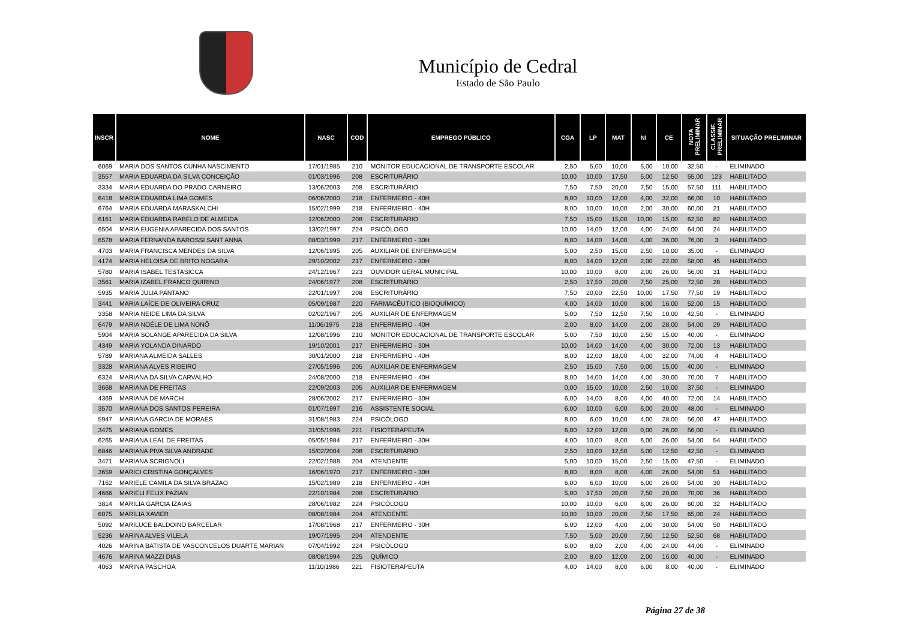Município de Cedral
Estado de São Paulo
| INSCR | NOME | NASC | COD | EMPREGO PÚBLICO | CGA | LP | MAT | NI | CE | NOTA PRELIMINAR | CLASSIF. PRELIMINAR | SITUAÇÃO PRELIMINAR |
| --- | --- | --- | --- | --- | --- | --- | --- | --- | --- | --- | --- | --- |
| 6069 | MARIA DOS SANTOS CUNHA NASCIMENTO | 17/01/1985 | 210 | MONITOR EDUCACIONAL DE TRANSPORTE ESCOLAR | 2,50 | 5,00 | 10,00 | 5,00 | 10,00 | 32,50 | - | ELIMINADO |
| 3557 | MARIA EDUARDA DA SILVA CONCEIÇÃO | 01/03/1996 | 208 | ESCRITURÁRIO | 10,00 | 10,00 | 17,50 | 5,00 | 12,50 | 55,00 | 123 | HABILITADO |
| 3334 | MARIA EDUARDA DO PRADO CARNEIRO | 13/06/2003 | 208 | ESCRITURÁRIO | 7,50 | 7,50 | 20,00 | 7,50 | 15,00 | 57,50 | 111 | HABILITADO |
| 6418 | MARIA EDUARDA LIMA GOMES | 06/06/2000 | 218 | ENFERMEIRO - 40H | 8,00 | 10,00 | 12,00 | 4,00 | 32,00 | 66,00 | 10 | HABILITADO |
| 6764 | MARIA EDUARDA MARASKALCHI | 15/02/1999 | 218 | ENFERMEIRO - 40H | 8,00 | 10,00 | 10,00 | 2,00 | 30,00 | 60,00 | 21 | HABILITADO |
| 6161 | MARIA EDUARDA RABELO DE ALMEIDA | 12/06/2000 | 208 | ESCRITURÁRIO | 7,50 | 15,00 | 15,00 | 10,00 | 15,00 | 62,50 | 82 | HABILITADO |
| 6504 | MARIA EUGENIA APARECIDA DOS SANTOS | 13/02/1997 | 224 | PSICÓLOGO | 10,00 | 14,00 | 12,00 | 4,00 | 24,00 | 64,00 | 24 | HABILITADO |
| 6578 | MARIA FERNANDA BAROSSI SANT ANNA | 08/03/1999 | 217 | ENFERMEIRO - 30H | 8,00 | 14,00 | 14,00 | 4,00 | 36,00 | 76,00 | 3 | HABILITADO |
| 4703 | MARIA FRANCISCA MENDES DA SILVA | 12/06/1995 | 205 | AUXILIAR DE ENFERMAGEM | 5,00 | 2,50 | 15,00 | 2,50 | 10,00 | 35,00 | - | ELIMINADO |
| 4174 | MARIA HELOISA DE BRITO NOGARA | 29/10/2002 | 217 | ENFERMEIRO - 30H | 8,00 | 14,00 | 12,00 | 2,00 | 22,00 | 58,00 | 45 | HABILITADO |
| 5780 | MARIA ISABEL TESTASICCA | 24/12/1967 | 223 | OUVIDOR GERAL MUNICIPAL | 10,00 | 10,00 | 8,00 | 2,00 | 26,00 | 56,00 | 31 | HABILITADO |
| 3561 | MARIA IZABEL FRANCO QUIRINO | 24/06/1977 | 208 | ESCRITURÁRIO | 2,50 | 17,50 | 20,00 | 7,50 | 25,00 | 72,50 | 28 | HABILITADO |
| 5935 | MARIA JULIA PANTANO | 22/01/1997 | 208 | ESCRITURÁRIO | 7,50 | 20,00 | 22,50 | 10,00 | 17,50 | 77,50 | 19 | HABILITADO |
| 3441 | MARIA LAÍCE DE OLIVEIRA CRUZ | 05/09/1987 | 220 | FARMACÊUTICO (BIOQUÍMICO) | 4,00 | 14,00 | 10,00 | 8,00 | 16,00 | 52,00 | 15 | HABILITADO |
| 3358 | MARIA NEIDE LIMA DA SILVA | 02/02/1967 | 205 | AUXILIAR DE ENFERMAGEM | 5,00 | 7,50 | 12,50 | 7,50 | 10,00 | 42,50 | - | ELIMINADO |
| 6479 | MARIA NOÉLE DE LIMA NONÔ | 11/06/1975 | 218 | ENFERMEIRO - 40H | 2,00 | 8,00 | 14,00 | 2,00 | 28,00 | 54,00 | 29 | HABILITADO |
| 5904 | MARIA SOLANGE APARECIDA DA SILVA | 12/08/1996 | 210 | MONITOR EDUCACIONAL DE TRANSPORTE ESCOLAR | 5,00 | 7,50 | 10,00 | 2,50 | 15,00 | 40,00 | - | ELIMINADO |
| 4349 | MARIA YOLANDA DINARDO | 19/10/2001 | 217 | ENFERMEIRO - 30H | 10,00 | 14,00 | 14,00 | 4,00 | 30,00 | 72,00 | 13 | HABILITADO |
| 5789 | MARIANA ALMEIDA SALLES | 30/01/2000 | 218 | ENFERMEIRO - 40H | 8,00 | 12,00 | 18,00 | 4,00 | 32,00 | 74,00 | 4 | HABILITADO |
| 3328 | MARIANA ALVES RIBEIRO | 27/05/1996 | 205 | AUXILIAR DE ENFERMAGEM | 2,50 | 15,00 | 7,50 | 0,00 | 15,00 | 40,00 | - | ELIMINADO |
| 6324 | MARIANA DA SILVA CARVALHO | 24/08/2000 | 218 | ENFERMEIRO - 40H | 8,00 | 14,00 | 14,00 | 4,00 | 30,00 | 70,00 | 7 | HABILITADO |
| 3668 | MARIANA DE FREITAS | 22/09/2003 | 205 | AUXILIAR DE ENFERMAGEM | 0,00 | 15,00 | 10,00 | 2,50 | 10,00 | 37,50 | - | ELIMINADO |
| 4369 | MARIANA DE MARCHI | 28/06/2002 | 217 | ENFERMEIRO - 30H | 6,00 | 14,00 | 8,00 | 4,00 | 40,00 | 72,00 | 14 | HABILITADO |
| 3570 | MARIANA DOS SANTOS PEREIRA | 01/07/1997 | 216 | ASSISTENTE SOCIAL | 6,00 | 10,00 | 6,00 | 6,00 | 20,00 | 48,00 | - | ELIMINADO |
| 5947 | MARIANA GARCIA DE MORAES | 31/08/1983 | 224 | PSICÓLOGO | 8,00 | 6,00 | 10,00 | 4,00 | 28,00 | 56,00 | 47 | HABILITADO |
| 3475 | MARIANA GOMES | 31/05/1996 | 221 | FISIOTERAPEUTA | 6,00 | 12,00 | 12,00 | 0,00 | 26,00 | 56,00 | - | ELIMINADO |
| 6265 | MARIANA LEAL DE FREITAS | 05/05/1984 | 217 | ENFERMEIRO - 30H | 4,00 | 10,00 | 8,00 | 6,00 | 26,00 | 54,00 | 54 | HABILITADO |
| 6846 | MARIANA PIVA SILVA ANDRADE | 15/02/2004 | 208 | ESCRITURÁRIO | 2,50 | 10,00 | 12,50 | 5,00 | 12,50 | 42,50 | - | ELIMINADO |
| 3471 | MARIANA SCRIGNOLI | 22/02/1988 | 204 | ATENDENTE | 5,00 | 10,00 | 15,00 | 2,50 | 15,00 | 47,50 | - | ELIMINADO |
| 3659 | MARICI CRISTINA GONÇALVES | 16/06/1970 | 217 | ENFERMEIRO - 30H | 8,00 | 8,00 | 8,00 | 4,00 | 26,00 | 54,00 | 51 | HABILITADO |
| 7162 | MARIELE CAMILA DA SILVA BRAZAO | 15/02/1989 | 218 | ENFERMEIRO - 40H | 6,00 | 6,00 | 10,00 | 6,00 | 26,00 | 54,00 | 30 | HABILITADO |
| 4666 | MARIELI FELIX PAZIAN | 22/10/1984 | 208 | ESCRITURÁRIO | 5,00 | 17,50 | 20,00 | 7,50 | 20,00 | 70,00 | 36 | HABILITADO |
| 3814 | MARILIA GARCIA IZAIAS | 28/06/1982 | 224 | PSICÓLOGO | 10,00 | 10,00 | 6,00 | 8,00 | 26,00 | 60,00 | 32 | HABILITADO |
| 6075 | MARÍLIA XAVIER | 08/08/1984 | 204 | ATENDENTE | 10,00 | 10,00 | 20,00 | 7,50 | 17,50 | 65,00 | 24 | HABILITADO |
| 5092 | MARILUCE BALDOINO BARCELAR | 17/08/1968 | 217 | ENFERMEIRO - 30H | 6,00 | 12,00 | 4,00 | 2,00 | 30,00 | 54,00 | 50 | HABILITADO |
| 5236 | MARINA ALVES VILELA | 19/07/1995 | 204 | ATENDENTE | 7,50 | 5,00 | 20,00 | 7,50 | 12,50 | 52,50 | 68 | HABILITADO |
| 4026 | MARINA BATISTA DE VASCONCELOS DUARTE MARIAN | 07/04/1992 | 224 | PSICÓLOGO | 6,00 | 8,00 | 2,00 | 4,00 | 24,00 | 44,00 | - | ELIMINADO |
| 4676 | MARINA MAZZI DIAS | 08/08/1994 | 225 | QUÍMICO | 2,00 | 8,00 | 12,00 | 2,00 | 16,00 | 40,00 | - | ELIMINADO |
| 4063 | MARINA PASCHOA | 11/10/1986 | 221 | FISIOTERAPEUTA | 4,00 | 14,00 | 8,00 | 6,00 | 8,00 | 40,00 | - | ELIMINADO |
Página 27 de 38